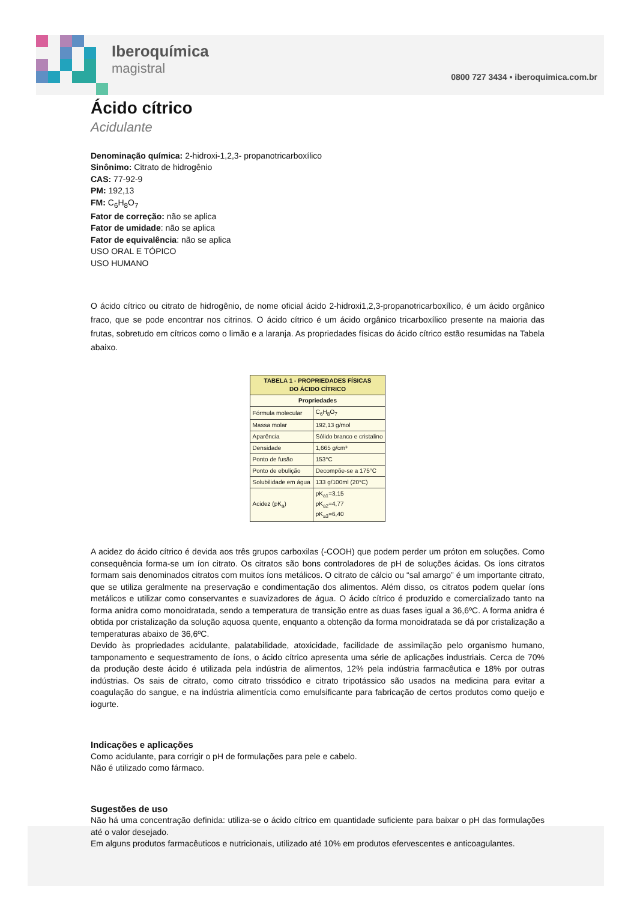Iberoquímica
magistral
0800 727 3434 ▪ iberoquimica.com.br
Ácido cítrico
Acidulante
Denominação química: 2-hidroxi-1,2,3- propanotricarboxílico
Sinônimo: Citrato de hidrogênio
CAS: 77-92-9
PM: 192,13
FM: C<sub>6</sub>H<sub>8</sub>O<sub>7</sub>
Fator de correção: não se aplica
Fator de umidade: não se aplica
Fator de equivalência: não se aplica
USO ORAL E TÓPICO
USO HUMANO
O ácido cítrico ou citrato de hidrogênio, de nome oficial ácido 2-hidroxi1,2,3-propanotricarboxílico, é um ácido orgânico fraco, que se pode encontrar nos citrinos. O ácido cítrico é um ácido orgânico tricarboxílico presente na maioria das frutas, sobretudo em cítricos como o limão e a laranja. As propriedades físicas do ácido cítrico estão resumidas na Tabela abaixo.
| TABELA 1 - PROPRIEDADES FÍSICAS DO ÁCIDO CÍTRICO | |
| --- | --- |
| Propriedades | |
| Fórmula molecular | C<sub>6</sub>H<sub>8</sub>O<sub>7</sub> |
| Massa molar | 192,13 g/mol |
| Aparência | Sólido branco e cristalino |
| Densidade | 1,665 g/cm³ |
| Ponto de fusão | 153°C |
| Ponto de ebulição | Decompõe-se a 175°C |
| Solubilidade em água | 133 g/100ml (20°C) |
| Acidez (pK<sub>a</sub>) | pK<sub>a1</sub>=3,15 pK<sub>a2</sub>=4,77 pK<sub>a3</sub>=6,40 |
A acidez do ácido cítrico é devida aos três grupos carboxilas (-COOH) que podem perder um próton em soluções. Como consequência forma-se um íon citrato. Os citratos são bons controladores de pH de soluções ácidas. Os íons citratos formam sais denominados citratos com muitos íons metálicos. O citrato de cálcio ou “sal amargo” é um importante citrato, que se utiliza geralmente na preservação e condimentação dos alimentos. Além disso, os citratos podem quelar íons metálicos e utilizar como conservantes e suavizadores de água. O ácido cítrico é produzido e comercializado tanto na forma anidra como monoidratada, sendo a temperatura de transição entre as duas fases igual a 36,6ºC. A forma anidra é obtida por cristalização da solução aquosa quente, enquanto a obtenção da forma monoidratada se dá por cristalização a temperaturas abaixo de 36,6ºC.
Devido às propriedades acidulante, palatabilidade, atoxicidade, facilidade de assimilação pelo organismo humano, tamponamento e sequestramento de íons, o ácido cítrico apresenta uma série de aplicações industriais. Cerca de 70% da produção deste ácido é utilizada pela indústria de alimentos, 12% pela indústria farmacêutica e 18% por outras indústrias. Os sais de citrato, como citrato trissódico e citrato tripotássico são usados na medicina para evitar a coagulação do sangue, e na indústria alimentícia como emulsificante para fabricação de certos produtos como queijo e iogurte.
Indicações e aplicações
Como acidulante, para corrigir o pH de formulações para pele e cabelo.
Não é utilizado como fármaco.
Sugestões de uso
Não há uma concentração definida: utiliza-se o ácido cítrico em quantidade suficiente para baixar o pH das formulações até o valor desejado.
Em alguns produtos farmacêuticos e nutricionais, utilizado até 10% em produtos efervescentes e anticoagulantes.